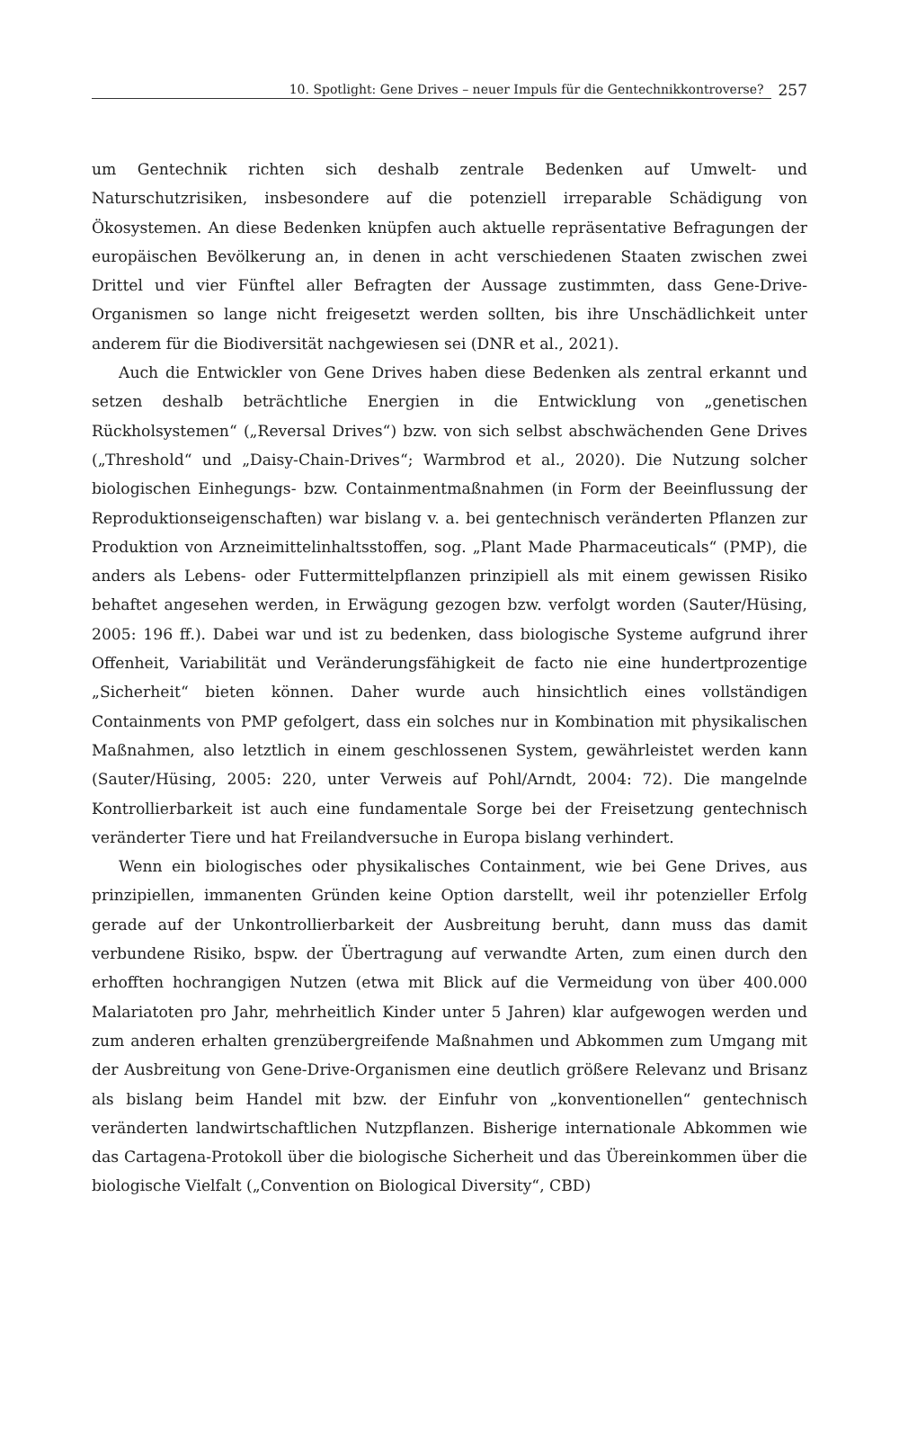10. Spotlight: Gene Drives – neuer Impuls für die Gentechnikkontroverse? 257
um Gentechnik richten sich deshalb zentrale Bedenken auf Umwelt- und Naturschutzrisiken, insbesondere auf die potenziell irreparable Schädigung von Ökosystemen. An diese Bedenken knüpfen auch aktuelle repräsentative Befragungen der europäischen Bevölkerung an, in denen in acht verschiedenen Staaten zwischen zwei Drittel und vier Fünftel aller Befragten der Aussage zustimmten, dass Gene-Drive-Organismen so lange nicht freigesetzt werden sollten, bis ihre Unschädlichkeit unter anderem für die Biodiversität nachgewiesen sei (DNR et al., 2021).
Auch die Entwickler von Gene Drives haben diese Bedenken als zentral erkannt und setzen deshalb beträchtliche Energien in die Entwicklung von „genetischen Rückholsystemen“ („Reversal Drives“) bzw. von sich selbst abschwächenden Gene Drives („Threshold“ und „Daisy-Chain-Drives“; Warmbrod et al., 2020). Die Nutzung solcher biologischen Einhegungs- bzw. Containmentmaßnahmen (in Form der Beeinflussung der Reproduktionseigenschaften) war bislang v. a. bei gentechnisch veränderten Pflanzen zur Produktion von Arzneimittelinhaltsstoffen, sog. „Plant Made Pharmaceuticals“ (PMP), die anders als Lebens- oder Futtermittelpflanzen prinzipiell als mit einem gewissen Risiko behaftet angesehen werden, in Erwägung gezogen bzw. verfolgt worden (Sauter/Hüsing, 2005: 196 ff.). Dabei war und ist zu bedenken, dass biologische Systeme aufgrund ihrer Offenheit, Variabilität und Veränderungsfähigkeit de facto nie eine hundertprozentige „Sicherheit“ bieten können. Daher wurde auch hinsichtlich eines vollständigen Containments von PMP gefolgert, dass ein solches nur in Kombination mit physikalischen Maßnahmen, also letztlich in einem geschlossenen System, gewährleistet werden kann (Sauter/Hüsing, 2005: 220, unter Verweis auf Pohl/Arndt, 2004: 72). Die mangelnde Kontrollierbarkeit ist auch eine fundamentale Sorge bei der Freisetzung gentechnisch veränderter Tiere und hat Freilandversuche in Europa bislang verhindert.
Wenn ein biologisches oder physikalisches Containment, wie bei Gene Drives, aus prinzipiellen, immanenten Gründen keine Option darstellt, weil ihr potenzieller Erfolg gerade auf der Unkontrollierbarkeit der Ausbreitung beruht, dann muss das damit verbundene Risiko, bspw. der Übertragung auf verwandte Arten, zum einen durch den erhofften hochrangigen Nutzen (etwa mit Blick auf die Vermeidung von über 400.000 Malariatoten pro Jahr, mehrheitlich Kinder unter 5 Jahren) klar aufgewogen werden und zum anderen erhalten grenzübergreifende Maßnahmen und Abkommen zum Umgang mit der Ausbreitung von Gene-Drive-Organismen eine deutlich größere Relevanz und Brisanz als bislang beim Handel mit bzw. der Einfuhr von „konventionellen“ gentechnisch veränderten landwirtschaftlichen Nutzpflanzen. Bisherige internationale Abkommen wie das Cartagena-Protokoll über die biologische Sicherheit und das Übereinkommen über die biologische Vielfalt („Convention on Biological Diversity“, CBD)